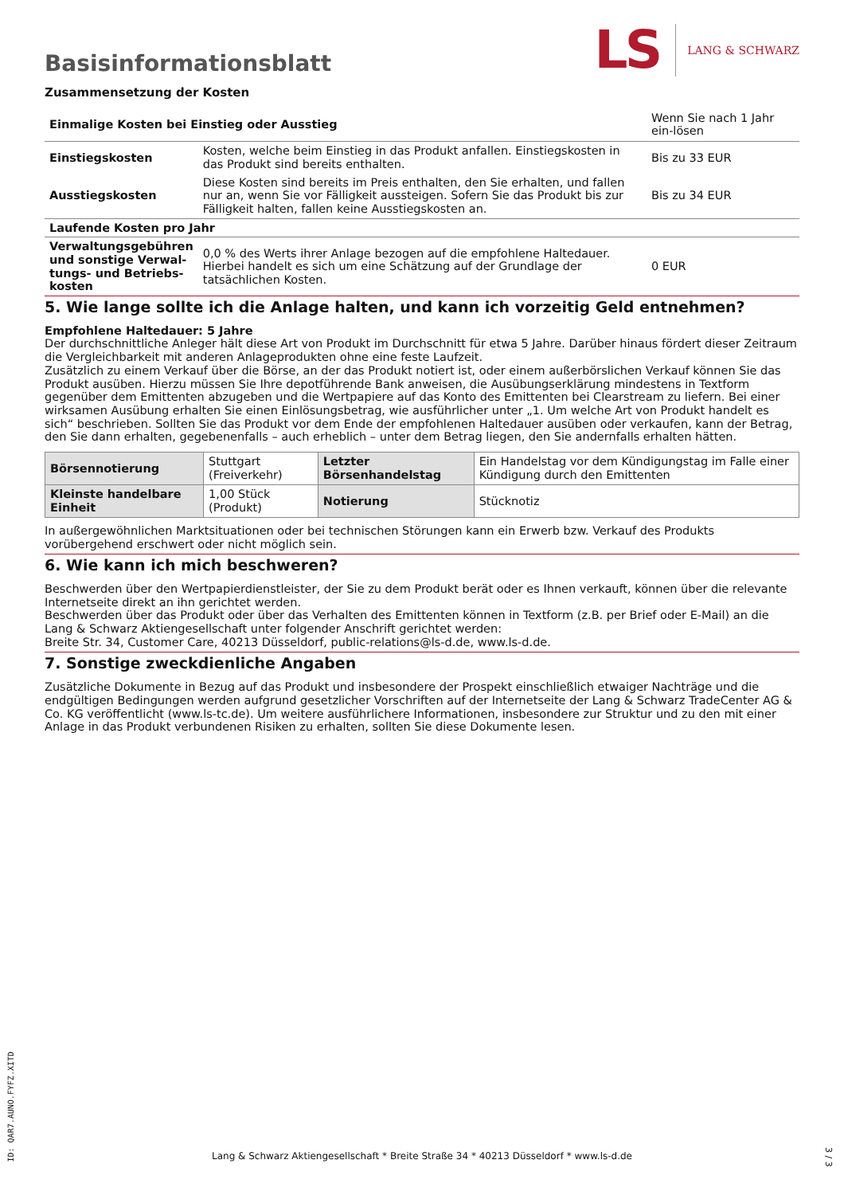Basisinformationsblatt
LS
LANG & SCHWARZ
Zusammensetzung der Kosten
| Einmalige Kosten bei Einstieg oder Ausstieg | | Wenn Sie nach 1 Jahr ein-lösen |
| Einstiegskosten | Kosten, welche beim Einstieg in das Produkt anfallen. Einstiegskosten in das Produkt sind bereits enthalten. | Bis zu 33 EUR |
| Ausstiegskosten | Diese Kosten sind bereits im Preis enthalten, den Sie erhalten, und fallen nur an, wenn Sie vor Fälligkeit aussteigen. Sofern Sie das Produkt bis zur Fälligkeit halten, fallen keine Ausstiegskosten an. | Bis zu 34 EUR |
| Laufende Kosten pro Jahr | | |
| Verwaltungsgebühren und sonstige Verwal-tungs- und Betriebs-kosten | 0,0 % des Werts ihrer Anlage bezogen auf die empfohlene Haltedauer. Hierbei handelt es sich um eine Schätzung auf der Grundlage der tatsächlichen Kosten. | 0 EUR |
5. Wie lange sollte ich die Anlage halten, und kann ich vorzeitig Geld entnehmen?
Empfohlene Haltedauer: 5 Jahre
Der durchschnittliche Anleger hält diese Art von Produkt im Durchschnitt für etwa 5 Jahre. Darüber hinaus fördert dieser Zeitraum die Vergleichbarkeit mit anderen Anlageprodukten ohne eine feste Laufzeit.
Zusätzlich zu einem Verkauf über die Börse, an der das Produkt notiert ist, oder einem außerbörslichen Verkauf können Sie das Produkt ausüben. Hierzu müssen Sie Ihre depotführende Bank anweisen, die Ausübungserklärung mindestens in Textform gegenüber dem Emittenten abzugeben und die Wertpapiere auf das Konto des Emittenten bei Clearstream zu liefern. Bei einer wirksamen Ausübung erhalten Sie einen Einlösungsbetrag, wie ausführlicher unter „1. Um welche Art von Produkt handelt es sich“ beschrieben. Sollten Sie das Produkt vor dem Ende der empfohlenen Haltedauer ausüben oder verkaufen, kann der Betrag, den Sie dann erhalten, gegebenenfalls – auch erheblich – unter dem Betrag liegen, den Sie andernfalls erhalten hätten.
| Börsennotierung | Stuttgart (Freiverkehr) | Letzter Börsenhandelstag | Ein Handelstag vor dem Kündigungstag im Falle einer Kündigung durch den Emittenten |
| Kleinste handelbare Einheit | 1,00 Stück (Produkt) | Notierung | Stücknotiz |
In außergewöhnlichen Marktsituationen oder bei technischen Störungen kann ein Erwerb bzw. Verkauf des Produkts vorübergehend erschwert oder nicht möglich sein.
6. Wie kann ich mich beschweren?
Beschwerden über den Wertpapierdienstleister, der Sie zu dem Produkt berät oder es Ihnen verkauft, können über die relevante Internetseite direkt an ihn gerichtet werden.
Beschwerden über das Produkt oder über das Verhalten des Emittenten können in Textform (z.B. per Brief oder E-Mail) an die Lang & Schwarz Aktiengesellschaft unter folgender Anschrift gerichtet werden:
Breite Str. 34, Customer Care, 40213 Düsseldorf, public-relations@ls-d.de, www.ls-d.de.
7. Sonstige zweckdienliche Angaben
Zusätzliche Dokumente in Bezug auf das Produkt und insbesondere der Prospekt einschließlich etwaiger Nachträge und die endgültigen Bedingungen werden aufgrund gesetzlicher Vorschriften auf der Internetseite der Lang & Schwarz TradeCenter AG & Co. KG veröffentlicht (www.ls-tc.de). Um weitere ausführlichere Informationen, insbesondere zur Struktur und zu den mit einer Anlage in das Produkt verbundenen Risiken zu erhalten, sollten Sie diese Dokumente lesen.
ID: QAR7.AUNO.FYFZ.XITD
Lang & Schwarz Aktiengesellschaft * Breite Straße 34 * 40213 Düsseldorf * www.ls-d.de
3 / 3